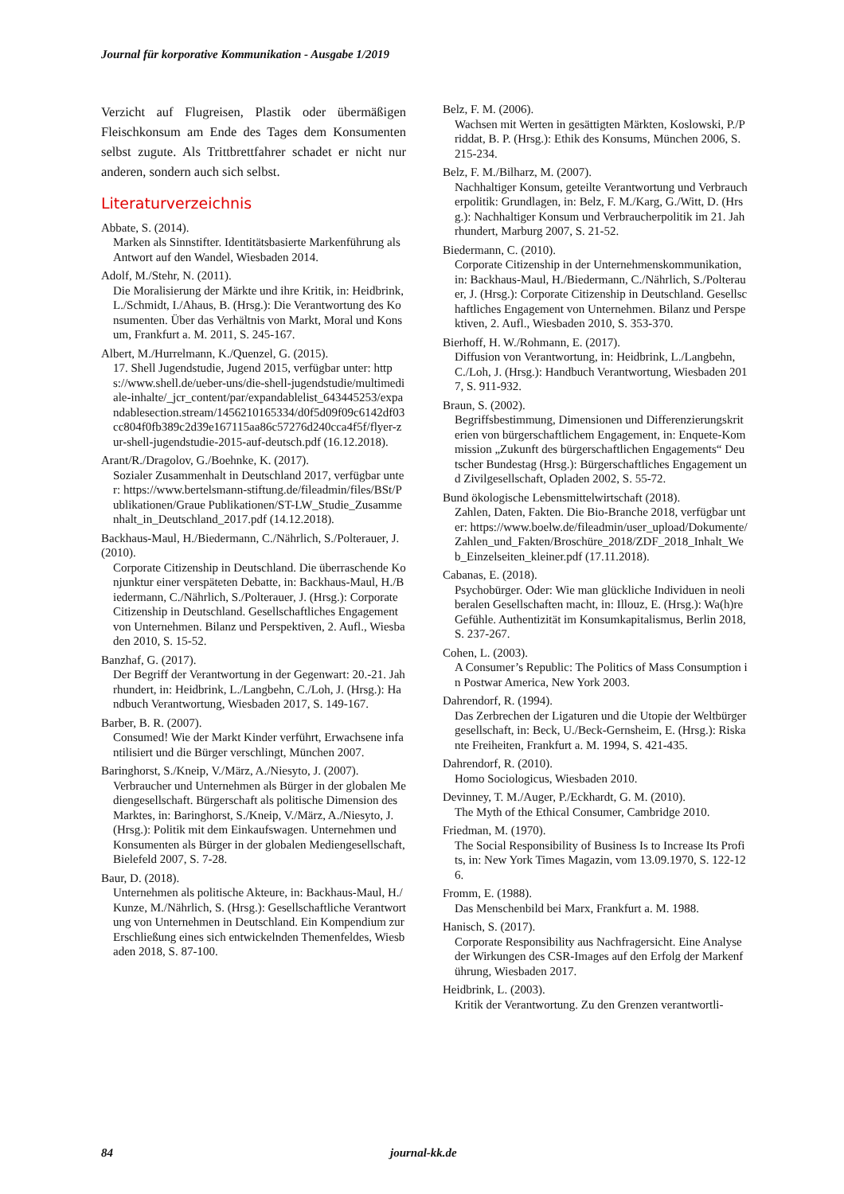Journal für korporative Kommunikation - Ausgabe 1/2019
Verzicht auf Flugreisen, Plastik oder übermäßigen Fleischkonsum am Ende des Tages dem Konsumenten selbst zugute. Als Trittbrettfahrer schadet er nicht nur anderen, sondern auch sich selbst.
Literaturverzeichnis
Abbate, S. (2014).
Marken als Sinnstifter. Identitätsbasierte Markenführung als Antwort auf den Wandel, Wiesbaden 2014.
Adolf, M./Stehr, N. (2011).
Die Moralisierung der Märkte und ihre Kritik, in: Heidbrink, L./Schmidt, I./Ahaus, B. (Hrsg.): Die Verantwortung des Konsumenten. Über das Verhältnis von Markt, Moral und Konsum, Frankfurt a. M. 2011, S. 245-167.
Albert, M./Hurrelmann, K./Quenzel, G. (2015).
17. Shell Jugendstudie, Jugend 2015, verfügbar unter: https://www.shell.de/ueber-uns/die-shell-jugendstudie/multimediale-inhalte/_jcr_content/par/expandablelist_643445253/expandablesection.stream/1456210165334/d0f5d09f09c6142df03cc804f0fb389c2d39e167115aa86c57276d240cca4f5f/flyer-zur-shell-jugendstudie-2015-auf-deutsch.pdf (16.12.2018).
Arant/R./Dragolov, G./Boehnke, K. (2017).
Sozialer Zusammenhalt in Deutschland 2017, verfügbar unter: https://www.bertelsmann-stiftung.de/fileadmin/files/BSt/Publikationen/Graue Publikationen/ST-LW_Studie_Zusammenhalt_in_Deutschland_2017.pdf (14.12.2018).
Backhaus-Maul, H./Biedermann, C./Nährlich, S./Polterauer, J. (2010).
Corporate Citizenship in Deutschland. Die überraschende Konjunktur einer verspäteten Debatte, in: Backhaus-Maul, H./Biedermann, C./Nährlich, S./Polterauer, J. (Hrsg.): Corporate Citizenship in Deutschland. Gesellschaftliches Engagement von Unternehmen. Bilanz und Perspektiven, 2. Aufl., Wiesbaden 2010, S. 15-52.
Banzhaf, G. (2017).
Der Begriff der Verantwortung in der Gegenwart: 20.-21. Jahrhundert, in: Heidbrink, L./Langbehn, C./Loh, J. (Hrsg.): Handbuch Verantwortung, Wiesbaden 2017, S. 149-167.
Barber, B. R. (2007).
Consumed! Wie der Markt Kinder verführt, Erwachsene infantilisiert und die Bürger verschlingt, München 2007.
Baringhorst, S./Kneip, V./März, A./Niesyto, J. (2007).
Verbraucher und Unternehmen als Bürger in der globalen Mediengesellschaft. Bürgerschaft als politische Dimension des Marktes, in: Baringhorst, S./Kneip, V./März, A./Niesyto, J. (Hrsg.): Politik mit dem Einkaufswagen. Unternehmen und Konsumenten als Bürger in der globalen Mediengesellschaft, Bielefeld 2007, S. 7-28.
Baur, D. (2018).
Unternehmen als politische Akteure, in: Backhaus-Maul, H./Kunze, M./Nährlich, S. (Hrsg.): Gesellschaftliche Verantwortung von Unternehmen in Deutschland. Ein Kompendium zur Erschließung eines sich entwickelnden Themenfeldes, Wiesbaden 2018, S. 87-100.
Belz, F. M. (2006).
Wachsen mit Werten in gesättigten Märkten, Koslowski, P./Priddat, B. P. (Hrsg.): Ethik des Konsums, München 2006, S. 215-234.
Belz, F. M./Bilharz, M. (2007).
Nachhaltiger Konsum, geteilte Verantwortung und Verbraucherpolitik: Grundlagen, in: Belz, F. M./Karg, G./Witt, D. (Hrsg.): Nachhaltiger Konsum und Verbraucherpolitik im 21. Jahrhundert, Marburg 2007, S. 21-52.
Biedermann, C. (2010).
Corporate Citizenship in der Unternehmenskommunikation, in: Backhaus-Maul, H./Biedermann, C./Nährlich, S./Polterauer, J. (Hrsg.): Corporate Citizenship in Deutschland. Gesellschaftliches Engagement von Unternehmen. Bilanz und Perspektiven, 2. Aufl., Wiesbaden 2010, S. 353-370.
Bierhoff, H. W./Rohmann, E. (2017).
Diffusion von Verantwortung, in: Heidbrink, L./Langbehn, C./Loh, J. (Hrsg.): Handbuch Verantwortung, Wiesbaden 2017, S. 911-932.
Braun, S. (2002).
Begriffsbestimmung, Dimensionen und Differenzierungskriterien von bürgerschaftlichem Engagement, in: Enquete-Kommission „Zukunft des bürgerschaftlichen Engagements“ Deutscher Bundestag (Hrsg.): Bürgerschaftliches Engagement und Zivilgesellschaft, Opladen 2002, S. 55-72.
Bund ökologische Lebensmittelwirtschaft (2018).
Zahlen, Daten, Fakten. Die Bio-Branche 2018, verfügbar unter: https://www.boelw.de/fileadmin/user_upload/Dokumente/Zahlen_und_Fakten/Broschüre_2018/ZDF_2018_Inhalt_Web_Einzelseiten_kleiner.pdf (17.11.2018).
Cabanas, E. (2018).
Psychobürger. Oder: Wie man glückliche Individuen in neoliberalen Gesellschaften macht, in: Illouz, E. (Hrsg.): Wa(h)re Gefühle. Authentizität im Konsumkapitalismus, Berlin 2018, S. 237-267.
Cohen, L. (2003).
A Consumer’s Republic: The Politics of Mass Consumption in Postwar America, New York 2003.
Dahrendorf, R. (1994).
Das Zerbrechen der Ligaturen und die Utopie der Weltbürgergesellschaft, in: Beck, U./Beck-Gernsheim, E. (Hrsg.): Riskante Freiheiten, Frankfurt a. M. 1994, S. 421-435.
Dahrendorf, R. (2010).
Homo Sociologicus, Wiesbaden 2010.
Devinney, T. M./Auger, P./Eckhardt, G. M. (2010).
The Myth of the Ethical Consumer, Cambridge 2010.
Friedman, M. (1970).
The Social Responsibility of Business Is to Increase Its Profits, in: New York Times Magazin, vom 13.09.1970, S. 122-126.
Fromm, E. (1988).
Das Menschenbild bei Marx, Frankfurt a. M. 1988.
Hanisch, S. (2017).
Corporate Responsibility aus Nachfragersicht. Eine Analyse der Wirkungen des CSR-Images auf den Erfolg der Markenführung, Wiesbaden 2017.
Heidbrink, L. (2003).
Kritik der Verantwortung. Zu den Grenzen verantwortli-
84 journal-kk.de